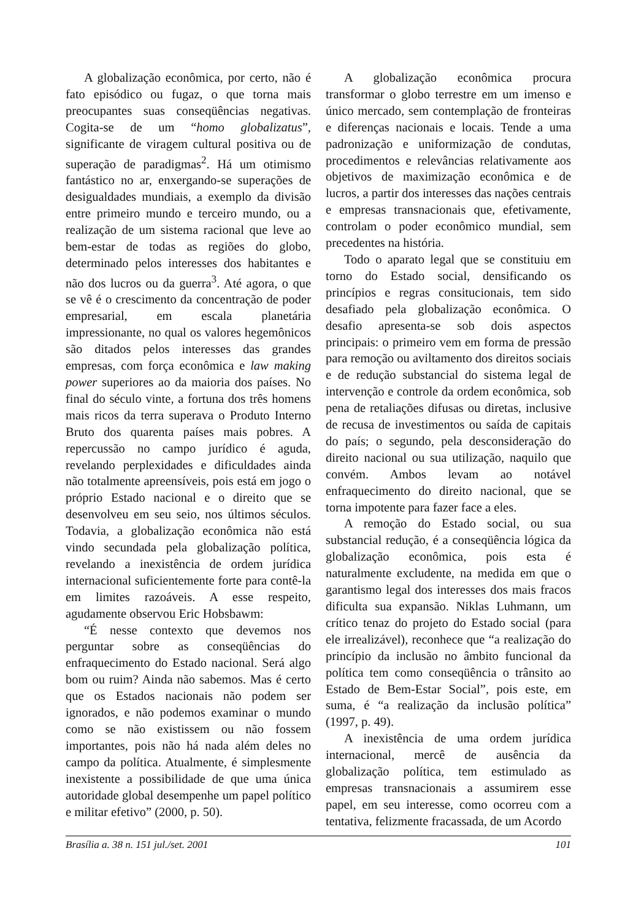A globalização econômica, por certo, não é fato episódico ou fugaz, o que torna mais preocupantes suas conseqüências negativas. Cogita-se de um “homo globalizatus”, significante de viragem cultural positiva ou de superação de paradigmas<sup>2</sup>. Há um otimismo fantástico no ar, enxergando-se superações de desigualdades mundiais, a exemplo da divisão entre primeiro mundo e terceiro mundo, ou a realização de um sistema racional que leve ao bem-estar de todas as regiões do globo, determinado pelos interesses dos habitantes e não dos lucros ou da guerra<sup>3</sup>. Até agora, o que se vê é o crescimento da concentração de poder empresarial, em escala planetária impressionante, no qual os valores hegemônicos são ditados pelos interesses das grandes empresas, com força econômica e law making power superiores ao da maioria dos países. No final do século vinte, a fortuna dos três homens mais ricos da terra superava o Produto Interno Bruto dos quarenta países mais pobres. A repercussão no campo jurídico é aguda, revelando perplexidades e dificuldades ainda não totalmente apreensíveis, pois está em jogo o próprio Estado nacional e o direito que se desenvolveu em seu seio, nos últimos séculos. Todavia, a globalização econômica não está vindo secundada pela globalização política, revelando a inexistência de ordem jurídica internacional suficientemente forte para contê-la em limites razoáveis. A esse respeito, agudamente observou Eric Hobsbawm:
“É nesse contexto que devemos nos perguntar sobre as conseqüências do enfraquecimento do Estado nacional. Será algo bom ou ruim? Ainda não sabemos. Mas é certo que os Estados nacionais não podem ser ignorados, e não podemos examinar o mundo como se não existissem ou não fossem importantes, pois não há nada além deles no campo da política. Atualmente, é simplesmente inexistente a possibilidade de que uma única autoridade global desempenhe um papel político e militar efetivo” (2000, p. 50).
A globalização econômica procura transformar o globo terrestre em um imenso e único mercado, sem contemplação de fronteiras e diferenças nacionais e locais. Tende a uma padronização e uniformização de condutas, procedimentos e relevâncias relativamente aos objetivos de maximização econômica e de lucros, a partir dos interesses das nações centrais e empresas transnacionais que, efetivamente, controlam o poder econômico mundial, sem precedentes na história.
Todo o aparato legal que se constituiu em torno do Estado social, densificando os princípios e regras consitucionais, tem sido desafiado pela globalização econômica. O desafio apresenta-se sob dois aspectos principais: o primeiro vem em forma de pressão para remoção ou aviltamento dos direitos sociais e de redução substancial do sistema legal de intervenção e controle da ordem econômica, sob pena de retaliações difusas ou diretas, inclusive de recusa de investimentos ou saída de capitais do país; o segundo, pela desconsideração do direito nacional ou sua utilização, naquilo que convém. Ambos levam ao notável enfraquecimento do direito nacional, que se torna impotente para fazer face a eles.
A remoção do Estado social, ou sua substancial redução, é a conseqüência lógica da globalização econômica, pois esta é naturalmente excludente, na medida em que o garantismo legal dos interesses dos mais fracos dificulta sua expansão. Niklas Luhmann, um crítico tenaz do projeto do Estado social (para ele irrealizável), reconhece que “a realização do princípio da inclusão no âmbito funcional da política tem como conseqüência o trânsito ao Estado de Bem-Estar Social”, pois este, em suma, é “a realização da inclusão política” (1997, p. 49).
A inexistência de uma ordem jurídica internacional, mercê de ausência da globalização política, tem estimulado as empresas transnacionais a assumirem esse papel, em seu interesse, como ocorreu com a tentativa, felizmente fracassada, de um Acordo
Brasília a. 38 n. 151 jul./set. 2001 101